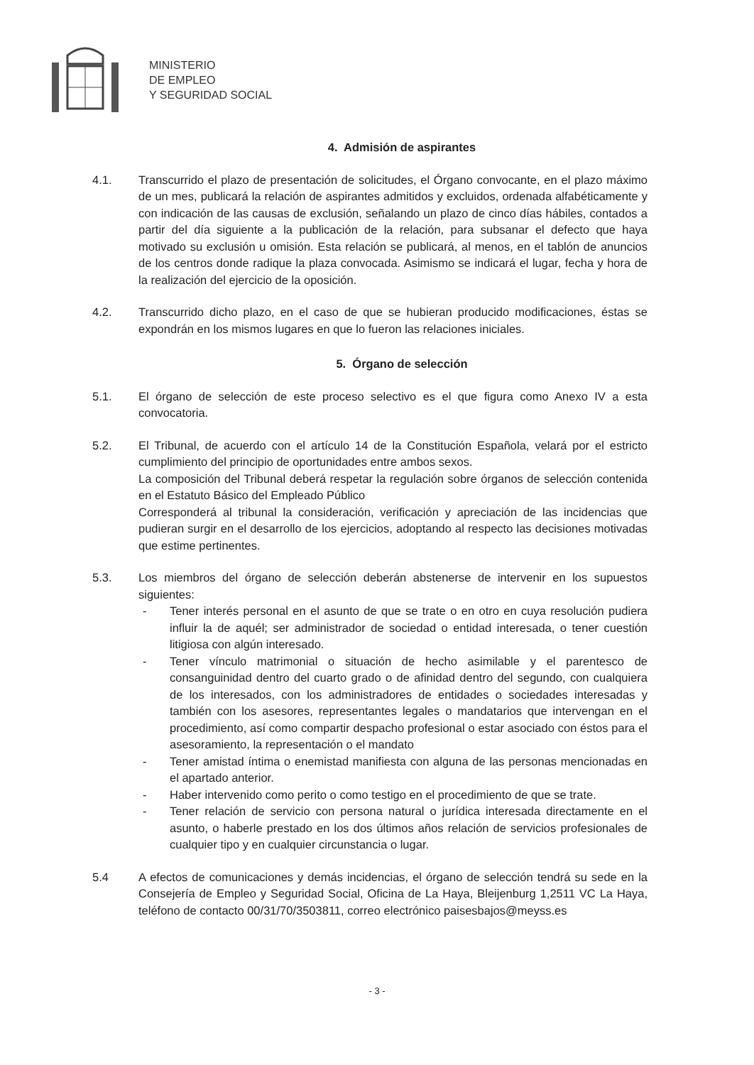MINISTERIO
DE EMPLEO
Y SEGURIDAD SOCIAL
4. Admisión de aspirantes
4.1. Transcurrido el plazo de presentación de solicitudes, el Órgano convocante, en el plazo máximo de un mes, publicará la relación de aspirantes admitidos y excluidos, ordenada alfabéticamente y con indicación de las causas de exclusión, señalando un plazo de cinco días hábiles, contados a partir del día siguiente a la publicación de la relación, para subsanar el defecto que haya motivado su exclusión u omisión. Esta relación se publicará, al menos, en el tablón de anuncios de los centros donde radique la plaza convocada. Asimismo se indicará el lugar, fecha y hora de la realización del ejercicio de la oposición.
4.2. Transcurrido dicho plazo, en el caso de que se hubieran producido modificaciones, éstas se expondrán en los mismos lugares en que lo fueron las relaciones iniciales.
5. Órgano de selección
5.1. El órgano de selección de este proceso selectivo es el que figura como Anexo IV a esta convocatoria.
5.2. El Tribunal, de acuerdo con el artículo 14 de la Constitución Española, velará por el estricto cumplimiento del principio de oportunidades entre ambos sexos.
La composición del Tribunal deberá respetar la regulación sobre órganos de selección contenida en el Estatuto Básico del Empleado Público
Corresponderá al tribunal la consideración, verificación y apreciación de las incidencias que pudieran surgir en el desarrollo de los ejercicios, adoptando al respecto las decisiones motivadas que estime pertinentes.
5.3. Los miembros del órgano de selección deberán abstenerse de intervenir en los supuestos siguientes:
- Tener interés personal en el asunto de que se trate o en otro en cuya resolución pudiera influir la de aquél; ser administrador de sociedad o entidad interesada, o tener cuestión litigiosa con algún interesado.
- Tener vínculo matrimonial o situación de hecho asimilable y el parentesco de consanguinidad dentro del cuarto grado o de afinidad dentro del segundo, con cualquiera de los interesados, con los administradores de entidades o sociedades interesadas y también con los asesores, representantes legales o mandatarios que intervengan en el procedimiento, así como compartir despacho profesional o estar asociado con éstos para el asesoramiento, la representación o el mandato
- Tener amistad íntima o enemistad manifiesta con alguna de las personas mencionadas en el apartado anterior.
- Haber intervenido como perito o como testigo en el procedimiento de que se trate.
- Tener relación de servicio con persona natural o jurídica interesada directamente en el asunto, o haberle prestado en los dos últimos años relación de servicios profesionales de cualquier tipo y en cualquier circunstancia o lugar.
5.4 A efectos de comunicaciones y demás incidencias, el órgano de selección tendrá su sede en la Consejería de Empleo y Seguridad Social, Oficina de La Haya, Bleijenburg 1,2511 VC La Haya, teléfono de contacto 00/31/70/3503811, correo electrónico paisesbajos@meyss.es
- 3 -